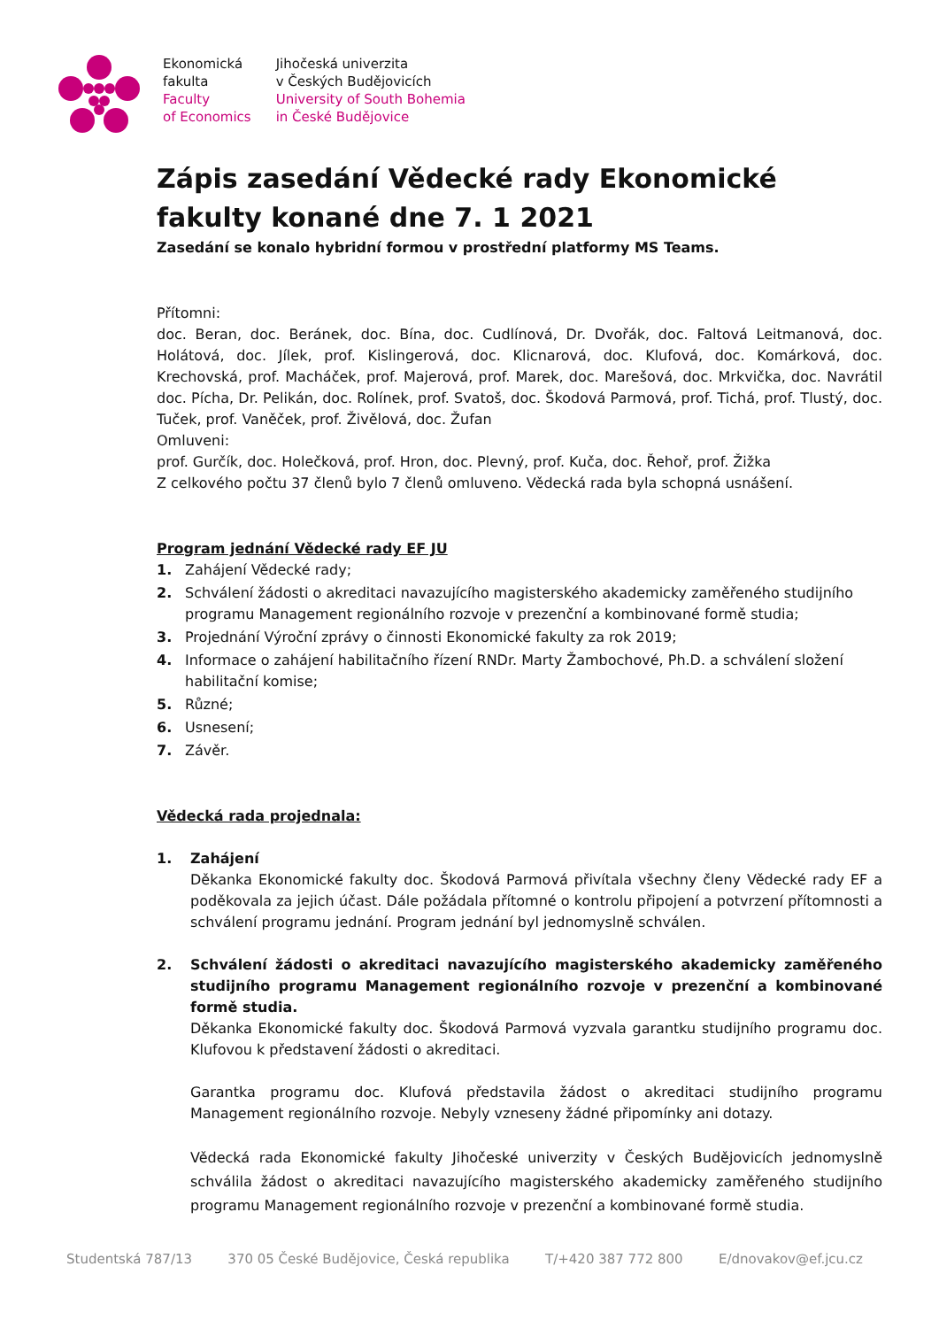Ekonomická
fakulta
Faculty
of Economics
Jihočeská univerzita
v Českých Budějovicích
University of South Bohemia
in České Budějovice
Zápis zasedání Vědecké rady Ekonomické fakulty konané dne 7. 1 2021
Zasedání se konalo hybridní formou v prostřední platformy MS Teams.
Přítomni:
doc. Beran, doc. Beránek, doc. Bína, doc. Cudlínová, Dr. Dvořák, doc. Faltová Leitmanová, doc. Holátová, doc. Jílek, prof. Kislingerová, doc. Klicnarová, doc. Klufová, doc. Komárková, doc. Krechovská, prof. Macháček, prof. Majerová, prof. Marek, doc. Marešová, doc. Mrkvička, doc. Navrátil doc. Pícha, Dr. Pelikán, doc. Rolínek, prof. Svatoš, doc. Škodová Parmová, prof. Tichá, prof. Tlustý, doc. Tuček, prof. Vaněček, prof. Živělová, doc. Žufan
Omluveni:
prof. Gurčík, doc. Holečková, prof. Hron, doc. Plevný, prof. Kuča, doc. Řehoř, prof. Žižka
Z celkového počtu 37 členů bylo 7 členů omluveno. Vědecká rada byla schopná usnášení.
Program jednání Vědecké rady EF JU
1. Zahájení Vědecké rady;
2. Schválení žádosti o akreditaci navazujícího magisterského akademicky zaměřeného studijního programu Management regionálního rozvoje v prezenční a kombinované formě studia;
3. Projednání Výroční zprávy o činnosti Ekonomické fakulty za rok 2019;
4. Informace o zahájení habilitačního řízení RNDr. Marty Žambochové, Ph.D. a schválení složení habilitační komise;
5. Různé;
6. Usnesení;
7. Závěr.
Vědecká rada projednala:
1. Zahájení
Děkanka Ekonomické fakulty doc. Škodová Parmová přivítala všechny členy Vědecké rady EF a poděkovala za jejich účast. Dále požádala přítomné o kontrolu připojení a potvrzení přítomnosti a schválení programu jednání. Program jednání byl jednomyslně schválen.
2. Schválení žádosti o akreditaci navazujícího magisterského akademicky zaměřeného studijního programu Management regionálního rozvoje v prezenční a kombinované formě studia.
Děkanka Ekonomické fakulty doc. Škodová Parmová vyzvala garantku studijního programu doc. Klufovou k představení žádosti o akreditaci.
Garantka programu doc. Klufová představila žádost o akreditaci studijního programu Management regionálního rozvoje. Nebyly vzneseny žádné připomínky ani dotazy.
Vědecká rada Ekonomické fakulty Jihočeské univerzity v Českých Budějovicích jednomyslně schválila žádost o akreditaci navazujícího magisterského akademicky zaměřeného studijního programu Management regionálního rozvoje v prezenční a kombinované formě studia.
Studentská 787/13 370 05 České Budějovice, Česká republika T/+420 387 772 800 E/dnovakov@ef.jcu.cz